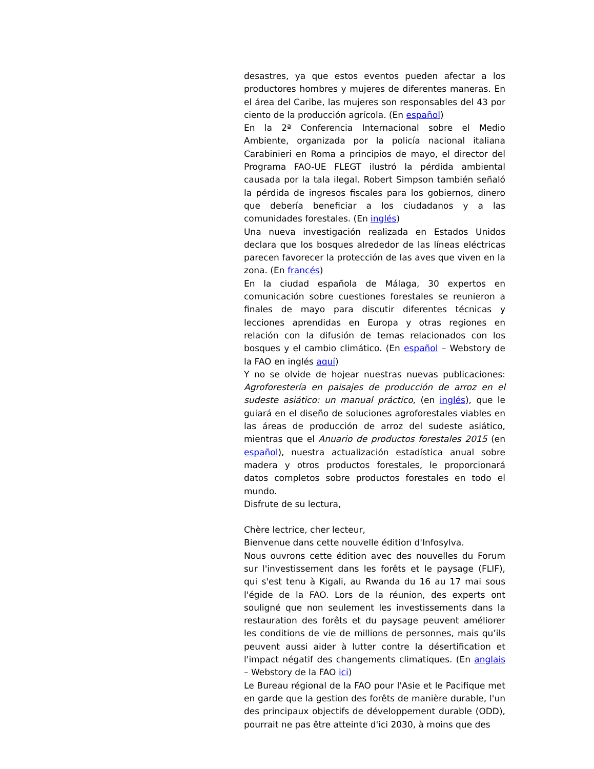desastres, ya que estos eventos pueden afectar a los productores hombres y mujeres de diferentes maneras. En el área del Caribe, las mujeres son responsables del 43 por ciento de la producción agrícola. (En español)
En la 2ª Conferencia Internacional sobre el Medio Ambiente, organizada por la policía nacional italiana Carabinieri en Roma a principios de mayo, el director del Programa FAO-UE FLEGT ilustró la pérdida ambiental causada por la tala ilegal. Robert Simpson también señaló la pérdida de ingresos fiscales para los gobiernos, dinero que debería beneficiar a los ciudadanos y a las comunidades forestales. (En inglés)
Una nueva investigación realizada en Estados Unidos declara que los bosques alrededor de las líneas eléctricas parecen favorecer la protección de las aves que viven en la zona. (En francés)
En la ciudad española de Málaga, 30 expertos en comunicación sobre cuestiones forestales se reunieron a finales de mayo para discutir diferentes técnicas y lecciones aprendidas en Europa y otras regiones en relación con la difusión de temas relacionados con los bosques y el cambio climático. (En español – Webstory de la FAO en inglés aquí)
Y no se olvide de hojear nuestras nuevas publicaciones: Agroforestería en paisajes de producción de arroz en el sudeste asiático: un manual práctico, (en inglés), que le guiará en el diseño de soluciones agroforestales viables en las áreas de producción de arroz del sudeste asiático, mientras que el Anuario de productos forestales 2015 (en español), nuestra actualización estadística anual sobre madera y otros productos forestales, le proporcionará datos completos sobre productos forestales en todo el mundo.
Disfrute de su lectura,
Chère lectrice, cher lecteur,
Bienvenue dans cette nouvelle édition d'Infosylva.
Nous ouvrons cette édition avec des nouvelles du Forum sur l'investissement dans les forêts et le paysage (FLIF), qui s'est tenu à Kigali, au Rwanda du 16 au 17 mai sous l'égide de la FAO. Lors de la réunion, des experts ont souligné que non seulement les investissements dans la restauration des forêts et du paysage peuvent améliorer les conditions de vie de millions de personnes, mais qu’ils peuvent aussi aider à lutter contre la désertification et l'impact négatif des changements climatiques. (En anglais – Webstory de la FAO ici)
Le Bureau régional de la FAO pour l'Asie et le Pacifique met en garde que la gestion des forêts de manière durable, l'un des principaux objectifs de développement durable (ODD), pourrait ne pas être atteinte d'ici 2030, à moins que des